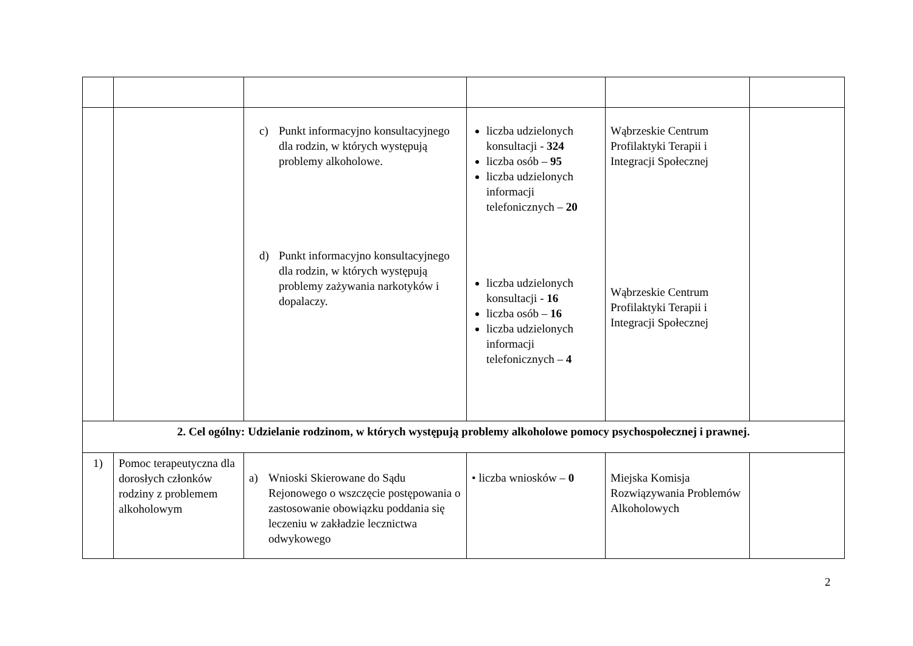| | | c) Punkt informacyjno konsultacyjnego dla rodzin, w których występują problemy alkoholowe. d) Punkt informacyjno konsultacyjnego dla rodzin, w których występują problemy zażywania narkotyków i dopalaczy. | liczba udzielonych konsultacji - 324 liczba osób – 95 liczba udzielonych informacji telefonicznych – 20 liczba udzielonych konsultacji - 16 liczba osób – 16 liczba udzielonych informacji telefonicznych – 4 | Wąbrzeskie Centrum Profilaktyki Terapii i Integracji Społecznej Wąbrzeskie Centrum Profilaktyki Terapii i Integracji Społecznej | |
| 2. Cel ogólny: Udzielanie rodzinom, w których występują problemy alkoholowe pomocy psychospołecznej i prawnej. | | | | | |
| 1) | Pomoc terapeutyczna dla dorosłych członków rodziny z problemem alkoholowym | a) Wnioski Skierowane do Sądu Rejonowego o wszczęcie postępowania o zastosowanie obowiązku poddania się leczeniu w zakładzie lecznictwa odwykowego | • liczba wniosków – 0 | Miejska Komisja Rozwiązywania Problemów Alkoholowych | |
2